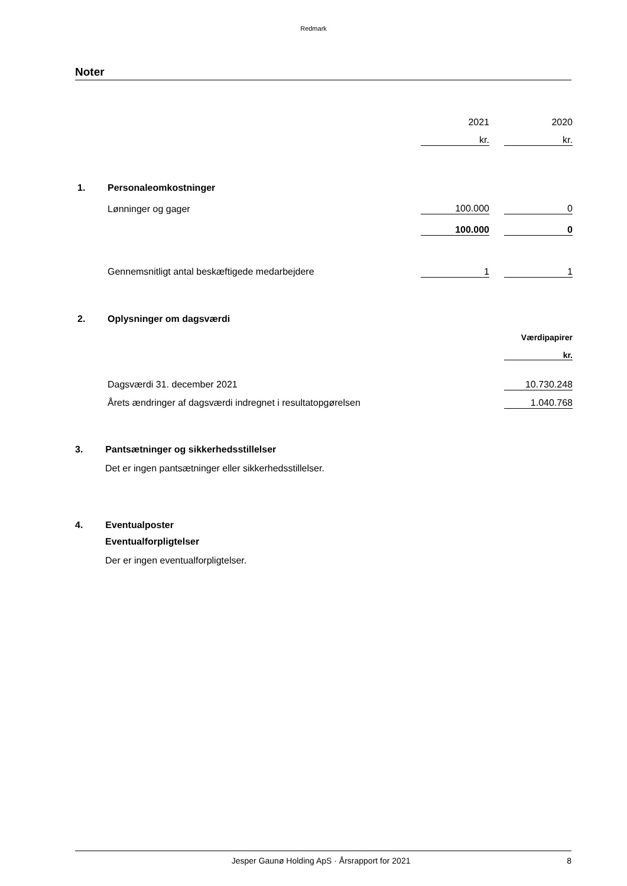Redmark
Noter
| | | 2021 | | 2020 |
| | | kr. | | kr. |
| 1. | Personaleomkostninger | | | |
| | Lønninger og gager | 100.000 | | 0 |
| | | 100.000 | | 0 |
| | Gennemsnitligt antal beskæftigede medarbejdere | 1 | | 1 |
| 2. | Oplysninger om dagsværdi | | | |
| | | | | Værdipapirer |
| | | | | kr. |
| | Dagsværdi 31. december 2021 | | | 10.730.248 |
| | Årets ændringer af dagsværdi indregnet i resultatopgørelsen | | | 1.040.768 |
3. Pantsætninger og sikkerhedsstillelser
Det er ingen pantsætninger eller sikkerhedsstillelser.
4. Eventualposter
Eventualforpligtelser
Der er ingen eventualforpligtelser.
Jesper Gaunø Holding ApS · Årsrapport for 2021 8